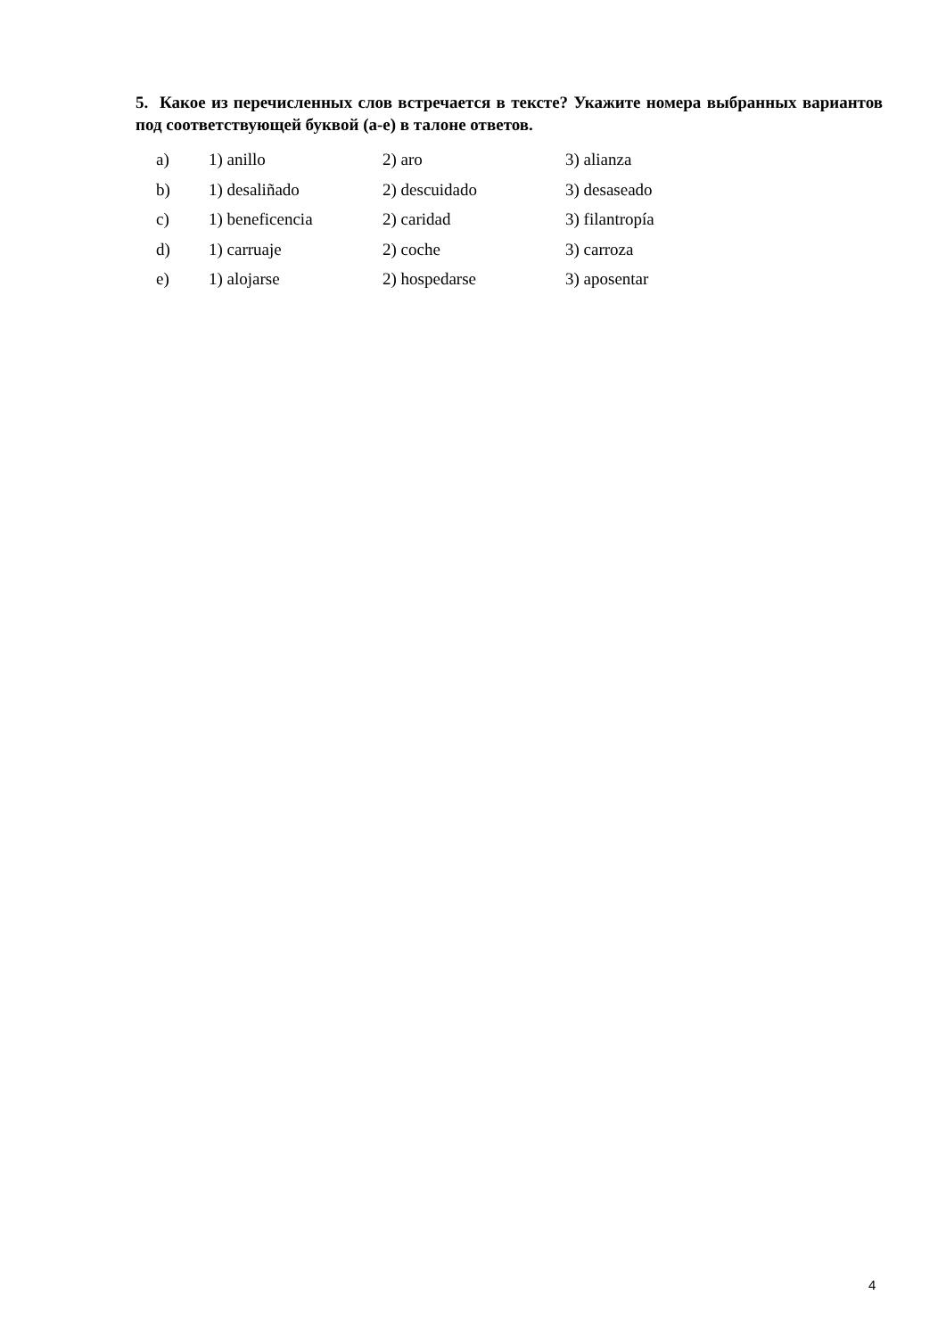5. Какое из перечисленных слов встречается в тексте? Укажите номера выбранных вариантов под соответствующей буквой (a-e) в талоне ответов.
| a) | 1) anillo | 2) aro | 3) alianza |
| b) | 1) desaliñado | 2) descuidado | 3) desaseado |
| c) | 1) beneficencia | 2) caridad | 3) filantropía |
| d) | 1) carruaje | 2) coche | 3) carroza |
| e) | 1) alojarse | 2) hospedarse | 3) aposentar |
4